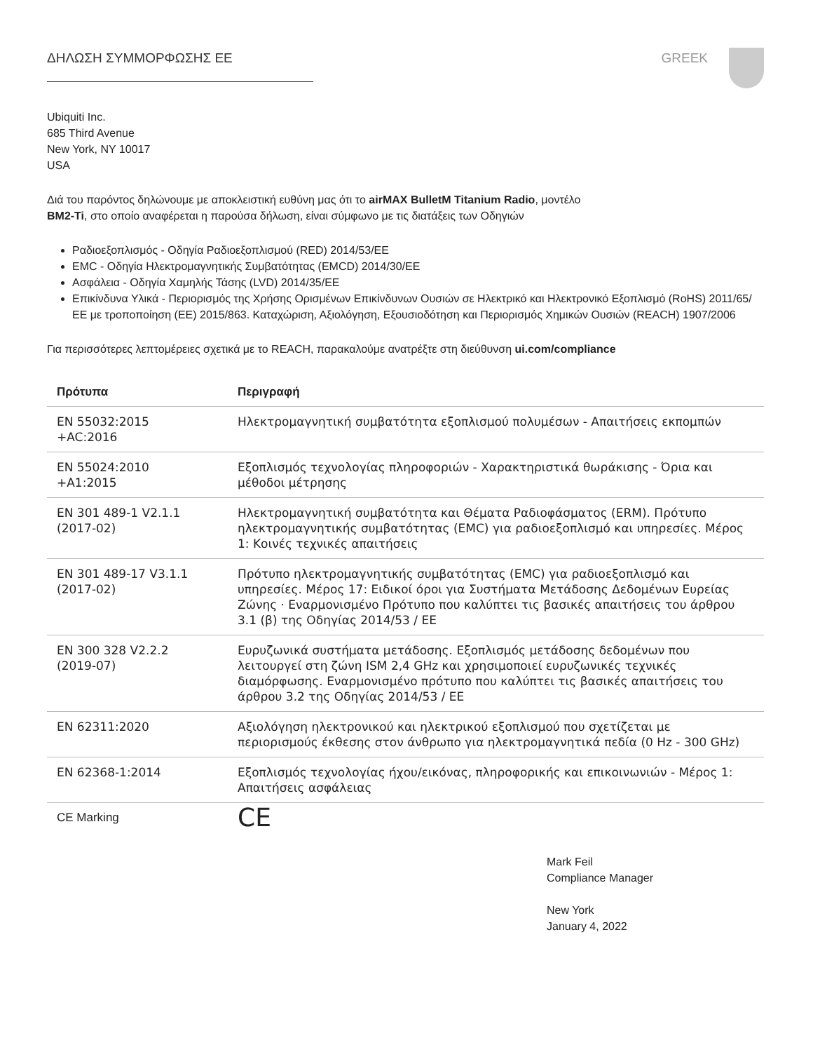ΔΗΛΩΣΗ ΣΥΜΜΟΡΦΩΣΗΣ ΕΕ GREEK
Ubiquiti Inc.
685 Third Avenue
New York, NY 10017
USA
Διά του παρόντος δηλώνουμε με αποκλειστική ευθύνη μας ότι το airMAX BulletM Titanium Radio, μοντέλο
BM2-Ti, στο οποίο αναφέρεται η παρούσα δήλωση, είναι σύμφωνο με τις διατάξεις των Οδηγιών
Ραδιοεξοπλισμός - Οδηγία Ραδιοεξοπλισμού (RED) 2014/53/ΕΕ
EMC - Οδηγία Ηλεκτρομαγνητικής Συμβατότητας (EMCD) 2014/30/ΕΕ
Ασφάλεια - Οδηγία Χαμηλής Τάσης (LVD) 2014/35/ΕΕ
Επικίνδυνα Υλικά - Περιορισμός της Χρήσης Ορισμένων Επικίνδυνων Ουσιών σε Ηλεκτρικό και Ηλεκτρονικό Εξοπλισμό (RoHS) 2011/65/ΕΕ με τροποποίηση (ΕΕ) 2015/863. Καταχώριση, Αξιολόγηση, Εξουσιοδότηση και Περιορισμός Χημικών Ουσιών (REACH) 1907/2006
Για περισσότερες λεπτομέρειες σχετικά με το REACH, παρακαλούμε ανατρέξτε στη διεύθυνση ui.com/compliance
| Πρότυπα | Περιγραφή |
| --- | --- |
| EN 55032:2015 +AC:2016 | Ηλεκτρομαγνητική συμβατότητα εξοπλισμού πολυμέσων - Απαιτήσεις εκπομπών |
| EN 55024:2010 +A1:2015 | Εξοπλισμός τεχνολογίας πληροφοριών - Χαρακτηριστικά θωράκισης - Όρια και μέθοδοι μέτρησης |
| EN 301 489-1 V2.1.1 (2017-02) | Ηλεκτρομαγνητική συμβατότητα και Θέματα Ραδιοφάσματος (ERM). Πρότυπο ηλεκτρομαγνητικής συμβατότητας (EMC) για ραδιοεξοπλισμό και υπηρεσίες. Μέρος 1: Κοινές τεχνικές απαιτήσεις |
| EN 301 489-17 V3.1.1 (2017-02) | Πρότυπο ηλεκτρομαγνητικής συμβατότητας (EMC) για ραδιοεξοπλισμό και υπηρεσίες. Μέρος 17: Ειδικοί όροι για Συστήματα Μετάδοσης Δεδομένων Ευρείας Ζώνης · Εναρμονισμένο Πρότυπο που καλύπτει τις βασικές απαιτήσεις του άρθρου 3.1 (β) της Οδηγίας 2014/53 / ΕΕ |
| EN 300 328 V2.2.2 (2019-07) | Ευρυζωνικά συστήματα μετάδοσης. Εξοπλισμός μετάδοσης δεδομένων που λειτουργεί στη ζώνη ISM 2,4 GHz και χρησιμοποιεί ευρυζωνικές τεχνικές διαμόρφωσης. Εναρμονισμένο πρότυπο που καλύπτει τις βασικές απαιτήσεις του άρθρου 3.2 της Οδηγίας 2014/53 / ΕΕ |
| EN 62311:2020 | Αξιολόγηση ηλεκτρονικού και ηλεκτρικού εξοπλισμού που σχετίζεται με περιορισμούς έκθεσης στον άνθρωπο για ηλεκτρομαγνητικά πεδία (0 Hz - 300 GHz) |
| EN 62368-1:2014 | Εξοπλισμός τεχνολογίας ήχου/εικόνας, πληροφορικής και επικοινωνιών - Μέρος 1: Απαιτήσεις ασφάλειας |
| CE Marking | CE |
Mark Feil
Compliance Manager
New York
January 4, 2022